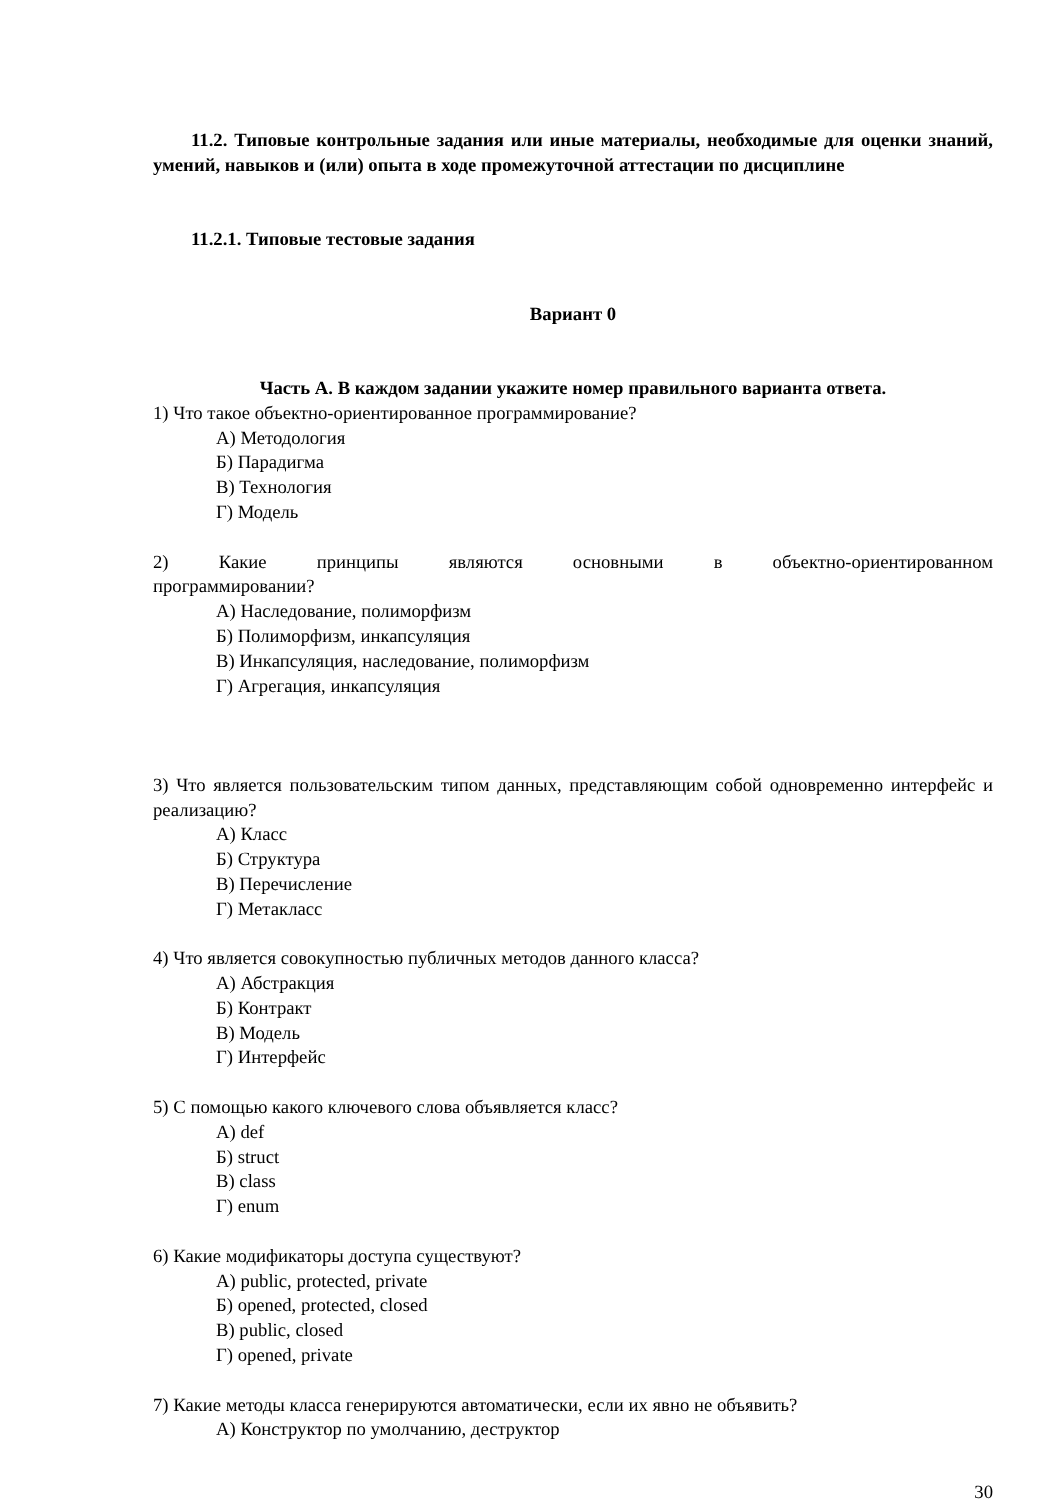11.2. Типовые контрольные задания или иные материалы, необходимые для оценки знаний, умений, навыков и (или) опыта в ходе промежуточной аттестации по дисциплине
11.2.1. Типовые тестовые задания
Вариант 0
Часть А. В каждом задании укажите номер правильного варианта ответа.
1) Что такое объектно-ориентированное программирование?
А) Методология
Б) Парадигма
В) Технология
Г) Модель
2) Какие принципы являются основными в объектно-ориентированном
программировании?
А) Наследование, полиморфизм
Б) Полиморфизм, инкапсуляция
В) Инкапсуляция, наследование, полиморфизм
Г) Агрегация, инкапсуляция
3) Что является пользовательским типом данных, представляющим собой одновременно интерфейс и реализацию?
А) Класс
Б) Структура
В) Перечисление
Г) Метакласс
4) Что является совокупностью публичных методов данного класса?
А) Абстракция
Б) Контракт
В) Модель
Г) Интерфейс
5) С помощью какого ключевого слова объявляется класс?
А) def
Б) struct
В) class
Г) enum
6) Какие модификаторы доступа существуют?
А) public, protected, private
Б) opened, protected, closed
В) public, closed
Г) opened, private
7) Какие методы класса генерируются автоматически, если их явно не объявить?
А) Конструктор по умолчанию, деструктор
30